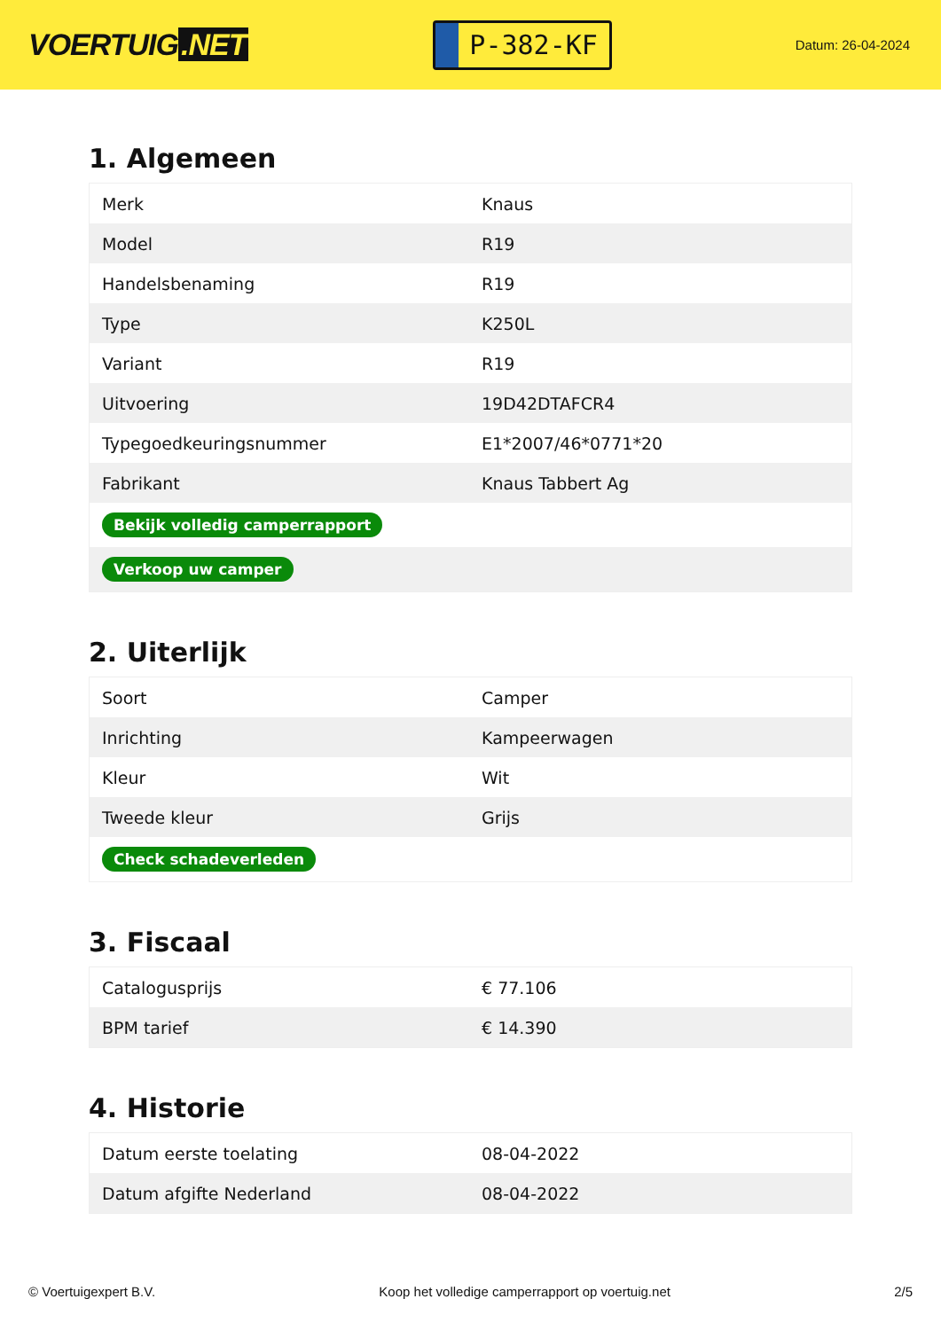VOERTUIG.NET
P-382-KF
Datum: 26-04-2024
1. Algemeen
| Merk | Knaus |
| Model | R19 |
| Handelsbenaming | R19 |
| Type | K250L |
| Variant | R19 |
| Uitvoering | 19D42DTAFCR4 |
| Typegoedkeuringsnummer | E1*2007/46*0771*20 |
| Fabrikant | Knaus Tabbert Ag |
| Bekijk volledig camperrapport | |
| Verkoop uw camper | |
2. Uiterlijk
| Soort | Camper |
| Inrichting | Kampeerwagen |
| Kleur | Wit |
| Tweede kleur | Grijs |
| Check schadeverleden | |
3. Fiscaal
| Catalogusprijs | € 77.106 |
| BPM tarief | € 14.390 |
4. Historie
| Datum eerste toelating | 08-04-2022 |
| Datum afgifte Nederland | 08-04-2022 |
© Voertuigexpert B.V. Koop het volledige camperrapport op voertuig.net 2/5